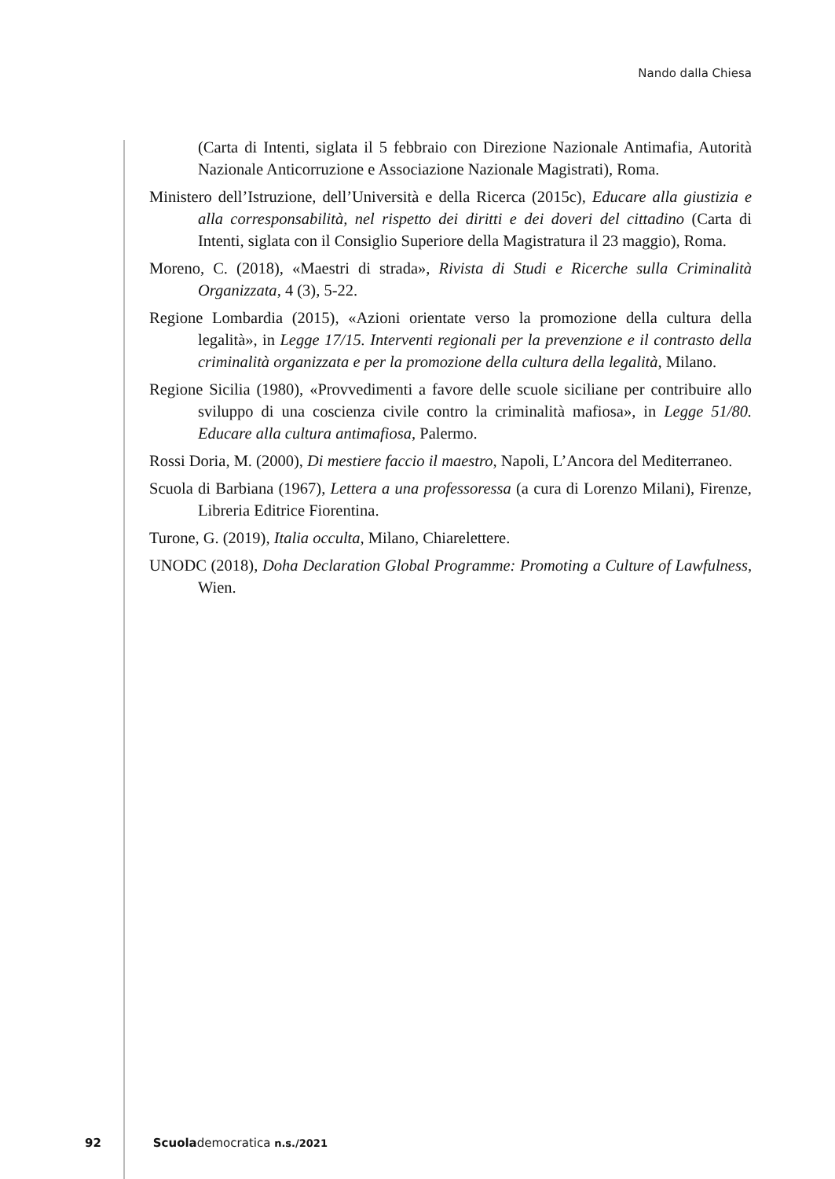Nando dalla Chiesa
(Carta di Intenti, siglata il 5 febbraio con Direzione Nazionale Antimafia, Autorità Nazionale Anticorruzione e Associazione Nazionale Magistrati), Roma.
Ministero dell’Istruzione, dell’Università e della Ricerca (2015c), Educare alla giustizia e alla corresponsabilità, nel rispetto dei diritti e dei doveri del cittadino (Carta di Intenti, siglata con il Consiglio Superiore della Magistratura il 23 maggio), Roma.
Moreno, C. (2018), «Maestri di strada», Rivista di Studi e Ricerche sulla Criminalità Organizzata, 4 (3), 5-22.
Regione Lombardia (2015), «Azioni orientate verso la promozione della cultura della legalità», in Legge 17/15. Interventi regionali per la prevenzione e il contrasto della criminalità organizzata e per la promozione della cultura della legalità, Milano.
Regione Sicilia (1980), «Provvedimenti a favore delle scuole siciliane per contribuire allo sviluppo di una coscienza civile contro la criminalità mafiosa», in Legge 51/80. Educare alla cultura antimafiosa, Palermo.
Rossi Doria, M. (2000), Di mestiere faccio il maestro, Napoli, L’Ancora del Mediterraneo.
Scuola di Barbiana (1967), Lettera a una professoressa (a cura di Lorenzo Milani), Firenze, Libreria Editrice Fiorentina.
Turone, G. (2019), Italia occulta, Milano, Chiarelettere.
UNODC (2018), Doha Declaration Global Programme: Promoting a Culture of Lawfulness, Wien.
92 Scuolademocratica n.s./2021